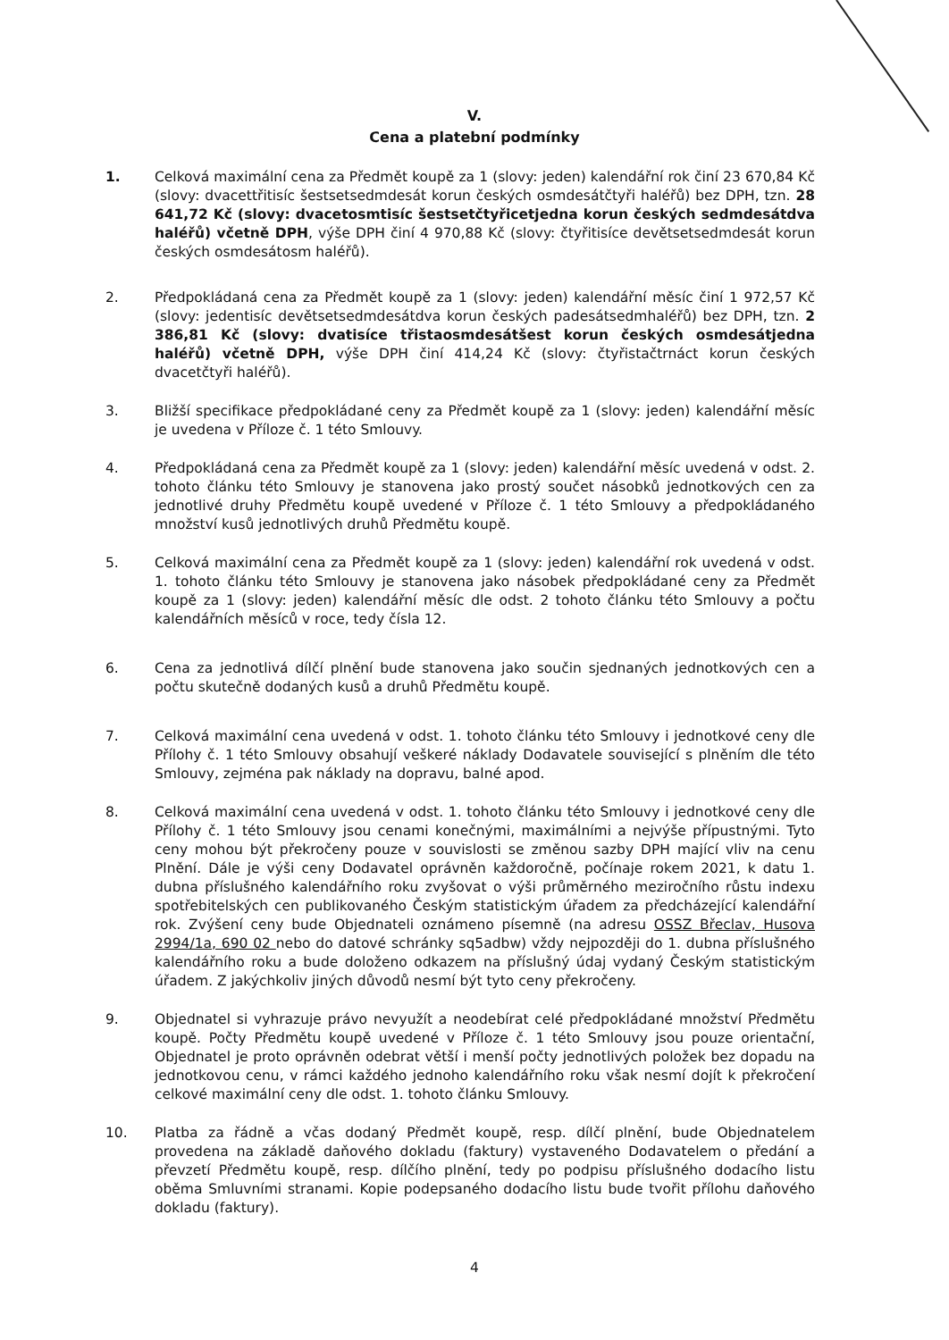V.
Cena a platební podmínky
1. Celková maximální cena za Předmět koupě za 1 (slovy: jeden) kalendářní rok činí 23 670,84 Kč (slovy: dvacettřitisíc šestsetsedmdesát korun českých osmdesátčtyři haléřů) bez DPH, tzn. 28 641,72 Kč (slovy: dvacetosmtisíc šestsetčtyřicetjedna korun českých sedmdesátdva haléřů) včetně DPH, výše DPH činí 4 970,88 Kč (slovy: čtyřitisíce devětsetsedmdesát korun českých osmdesátosm haléřů).
2. Předpokládaná cena za Předmět koupě za 1 (slovy: jeden) kalendářní měsíc činí 1 972,57 Kč (slovy: jedentisíc devětsetsedmdesátdva korun českých padesátsedmhaléřů) bez DPH, tzn. 2 386,81 Kč (slovy: dvatisíce třistaosmdesátšest korun českých osmdesátjedna haléřů) včetně DPH, výše DPH činí 414,24 Kč (slovy: čtyřistačtrnáct korun českých dvacetčtyři haléřů).
3. Bližší specifikace předpokládané ceny za Předmět koupě za 1 (slovy: jeden) kalendářní měsíc je uvedena v Příloze č. 1 této Smlouvy.
4. Předpokládaná cena za Předmět koupě za 1 (slovy: jeden) kalendářní měsíc uvedená v odst. 2. tohoto článku této Smlouvy je stanovena jako prostý součet násobků jednotkových cen za jednotlivé druhy Předmětu koupě uvedené v Příloze č. 1 této Smlouvy a předpokládaného množství kusů jednotlivých druhů Předmětu koupě.
5. Celková maximální cena za Předmět koupě za 1 (slovy: jeden) kalendářní rok uvedená v odst. 1. tohoto článku této Smlouvy je stanovena jako násobek předpokládané ceny za Předmět koupě za 1 (slovy: jeden) kalendářní měsíc dle odst. 2 tohoto článku této Smlouvy a počtu kalendářních měsíců v roce, tedy čísla 12.
6. Cena za jednotlivá dílčí plnění bude stanovena jako součin sjednaných jednotkových cen a počtu skutečně dodaných kusů a druhů Předmětu koupě.
7. Celková maximální cena uvedená v odst. 1. tohoto článku této Smlouvy i jednotkové ceny dle Přílohy č. 1 této Smlouvy obsahují veškeré náklady Dodavatele související s plněním dle této Smlouvy, zejména pak náklady na dopravu, balné apod.
8. Celková maximální cena uvedená v odst. 1. tohoto článku této Smlouvy i jednotkové ceny dle Přílohy č. 1 této Smlouvy jsou cenami konečnými, maximálními a nejvýše přípustnými. Tyto ceny mohou být překročeny pouze v souvislosti se změnou sazby DPH mající vliv na cenu Plnění. Dále je výši ceny Dodavatel oprávněn každoročně, počínaje rokem 2021, k datu 1. dubna příslušného kalendářního roku zvyšovat o výši průměrného meziročního růstu indexu spotřebitelských cen publikovaného Českým statistickým úřadem za předcházející kalendářní rok. Zvýšení ceny bude Objednateli oznámeno písemně (na adresu OSSZ Břeclav, Husova 2994/1a, 690 02 nebo do datové schránky sq5adbw) vždy nejpozději do 1. dubna příslušného kalendářního roku a bude doloženo odkazem na příslušný údaj vydaný Českým statistickým úřadem. Z jakýchkoliv jiných důvodů nesmí být tyto ceny překročeny.
9. Objednatel si vyhrazuje právo nevyužít a neodebírat celé předpokládané množství Předmětu koupě. Počty Předmětu koupě uvedené v Příloze č. 1 této Smlouvy jsou pouze orientační, Objednatel je proto oprávněn odebrat větší i menší počty jednotlivých položek bez dopadu na jednotkovou cenu, v rámci každého jednoho kalendářního roku však nesmí dojít k překročení celkové maximální ceny dle odst. 1. tohoto článku Smlouvy.
10. Platba za řádně a včas dodaný Předmět koupě, resp. dílčí plnění, bude Objednatelem provedena na základě daňového dokladu (faktury) vystaveného Dodavatelem o předání a převzetí Předmětu koupě, resp. dílčího plnění, tedy po podpisu příslušného dodacího listu oběma Smluvními stranami. Kopie podepsaného dodacího listu bude tvořit přílohu daňového dokladu (faktury).
4